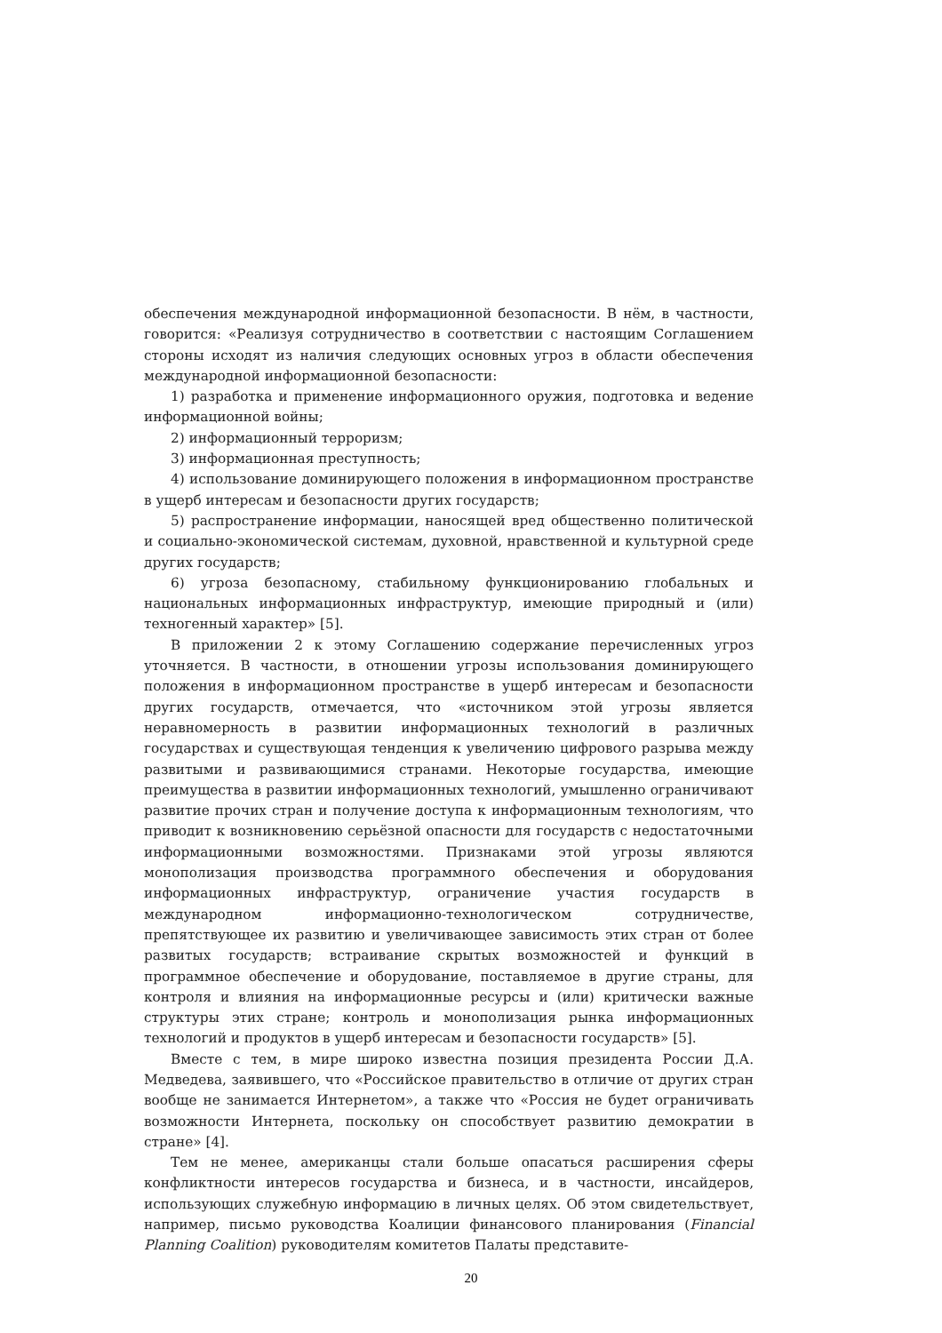обеспечения международной информационной безопасности. В нём, в частности, говорится: «Реализуя сотрудничество в соответствии с настоящим Соглашением стороны исходят из наличия следующих основных угроз в области обеспечения международной информационной безопасности:
1) разработка и применение информационного оружия, подготовка и ведение информационной войны;
2) информационный терроризм;
3) информационная преступность;
4) использование доминирующего положения в информационном пространстве в ущерб интересам и безопасности других государств;
5) распространение информации, наносящей вред общественно политической и социально-экономической системам, духовной, нравственной и культурной среде других государств;
6) угроза безопасному, стабильному функционированию глобальных и национальных информационных инфраструктур, имеющие природный и (или) техногенный характер» [5].
В приложении 2 к этому Соглашению содержание перечисленных угроз уточняется. В частности, в отношении угрозы использования доминирующего положения в информационном пространстве в ущерб интересам и безопасности других государств, отмечается, что «источником этой угрозы является неравномерность в развитии информационных технологий в различных государствах и существующая тенденция к увеличению цифрового разрыва между развитыми и развивающимися странами. Некоторые государства, имеющие преимущества в развитии информационных технологий, умышленно ограничивают развитие прочих стран и получение доступа к информационным технологиям, что приводит к возникновению серьёзной опасности для государств с недостаточными информационными возможностями. Признаками этой угрозы являются монополизация производства программного обеспечения и оборудования информационных инфраструктур, ограничение участия государств в международном информационно-технологическом сотрудничестве, препятствующее их развитию и увеличивающее зависимость этих стран от более развитых государств; встраивание скрытых возможностей и функций в программное обеспечение и оборудование, поставляемое в другие страны, для контроля и влияния на информационные ресурсы и (или) критически важные структуры этих стране; контроль и монополизация рынка информационных технологий и продуктов в ущерб интересам и безопасности государств» [5].
Вместе с тем, в мире широко известна позиция президента России Д.А. Медведева, заявившего, что «Российское правительство в отличие от других стран вообще не занимается Интернетом», а также что «Россия не будет ограничивать возможности Интернета, поскольку он способствует развитию демократии в стране» [4].
Тем не менее, американцы стали больше опасаться расширения сферы конфликтности интересов государства и бизнеса, и в частности, инсайдеров, использующих служебную информацию в личных целях. Об этом свидетельствует, например, письмо руководства Коалиции финансового планирования (Financial Planning Coalition) руководителям комитетов Палаты представите-
20